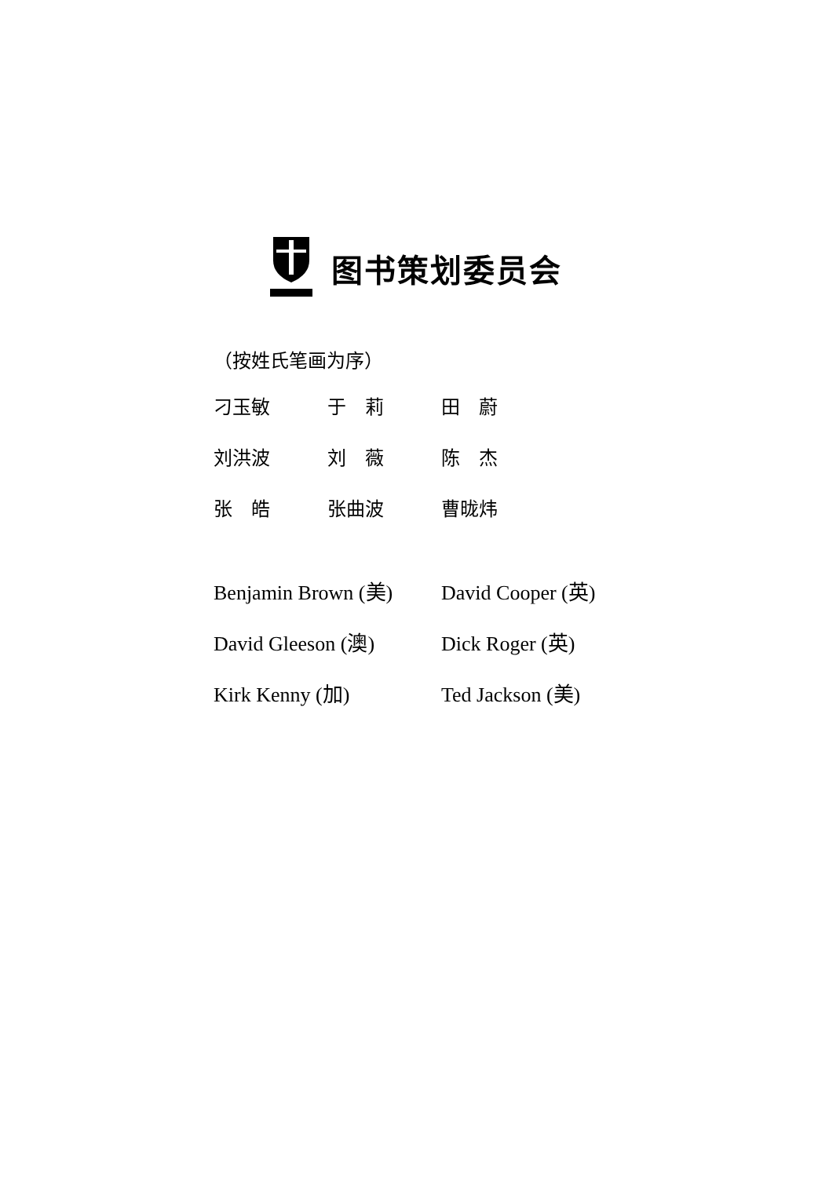图书策划委员会
（按姓氏笔画为序）
刁玉敏
于　莉
田　蔚
刘洪波
刘　薇
陈　杰
张　皓
张曲波
曹昽炜
Benjamin Brown (美)
David Cooper (英)
David Gleeson (澳)
Dick Roger (英)
Kirk Kenny (加)
Ted Jackson (美)